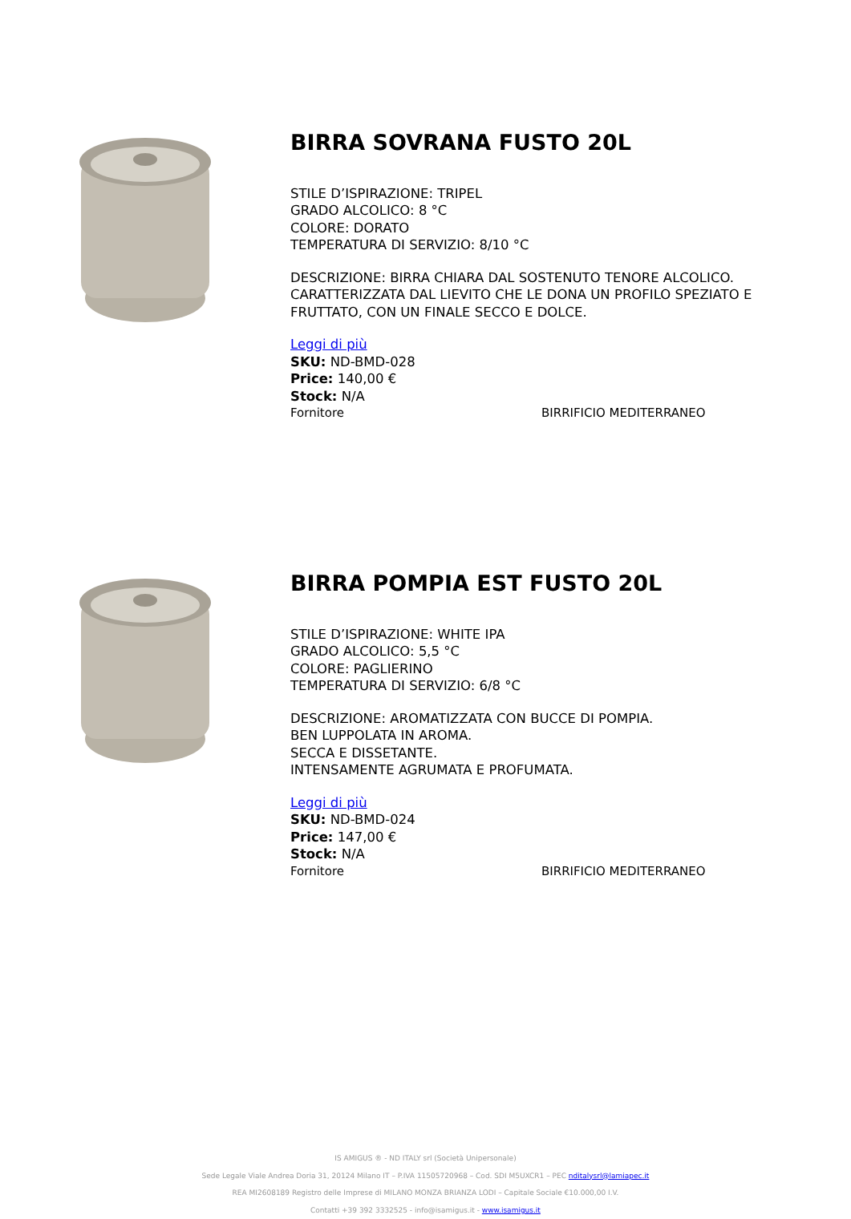BIRRA SOVRANA FUSTO 20L
STILE D’ISPIRAZIONE: TRIPEL
GRADO ALCOLICO: 8 °C
COLORE: DORATO
TEMPERATURA DI SERVIZIO: 8/10 °C
DESCRIZIONE: BIRRA CHIARA DAL SOSTENUTO TENORE ALCOLICO.
CARATTERIZZATA DAL LIEVITO CHE LE DONA UN PROFILO SPEZIATO E
FRUTTATO, CON UN FINALE SECCO E DOLCE.
Leggi di più
SKU: ND-BMD-028
Price: 140,00 €
Stock: N/A
Fornitore BIRRIFICIO MEDITERRANEO
BIRRA POMPIA EST FUSTO 20L
STILE D’ISPIRAZIONE: WHITE IPA
GRADO ALCOLICO: 5,5 °C
COLORE: PAGLIERINO
TEMPERATURA DI SERVIZIO: 6/8 °C
DESCRIZIONE: AROMATIZZATA CON BUCCE DI POMPIA.
BEN LUPPOLATA IN AROMA.
SECCA E DISSETANTE.
INTENSAMENTE AGRUMATA E PROFUMATA.
Leggi di più
SKU: ND-BMD-024
Price: 147,00 €
Stock: N/A
Fornitore BIRRIFICIO MEDITERRANEO
IS AMIGUS ® - ND ITALY srl (Società Unipersonale)
Sede Legale Viale Andrea Doria 31, 20124 Milano IT – P.IVA 11505720968 – Cod. SDI M5UXCR1 – PEC nditalysrl@lamiapec.it
REA MI2608189 Registro delle Imprese di MILANO MONZA BRIANZA LODI – Capitale Sociale €10.000,00 I.V.
Contatti +39 392 3332525 - info@isamigus.it - www.isamigus.it